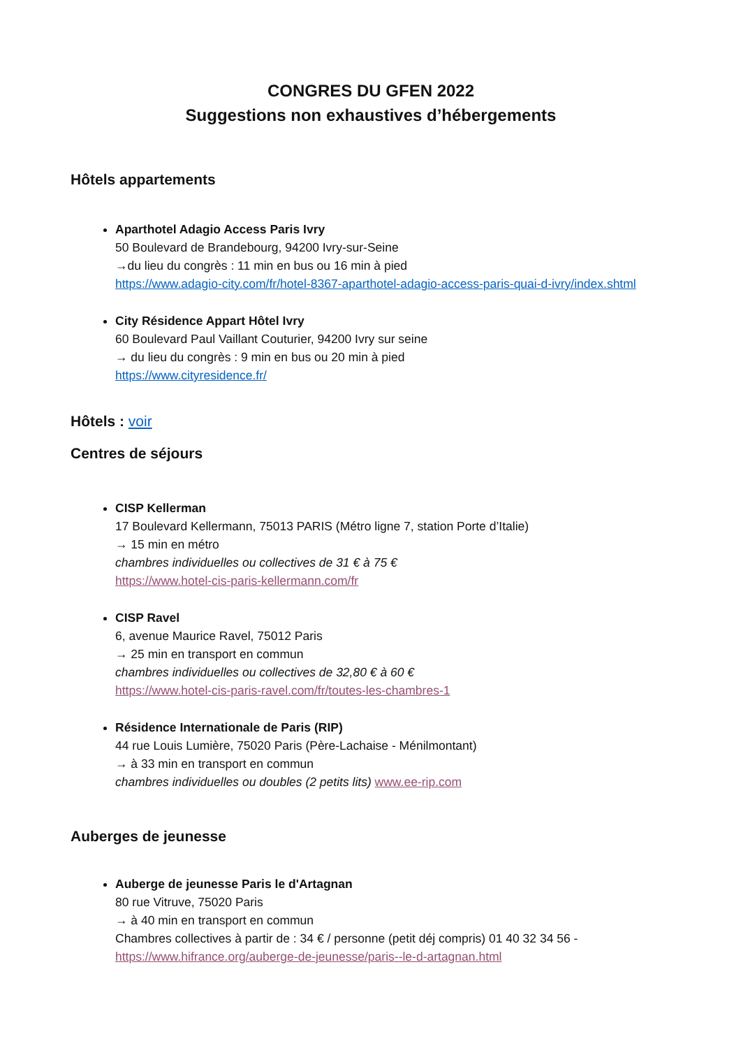CONGRES DU GFEN 2022
Suggestions non exhaustives d’hébergements
Hôtels appartements
Aparthotel Adagio Access Paris Ivry
50 Boulevard de Brandebourg, 94200 Ivry-sur-Seine
→du lieu du congrès : 11 min en bus ou 16 min à pied
https://www.adagio-city.com/fr/hotel-8367-aparthotel-adagio-access-paris-quai-d-ivry/index.shtml
City Résidence Appart Hôtel Ivry
60 Boulevard Paul Vaillant Couturier, 94200 Ivry sur seine
→ du lieu du congrès : 9 min en bus ou 20 min à pied
https://www.cityresidence.fr/
Hôtels : voir
Centres de séjours
CISP Kellerman
17 Boulevard Kellermann, 75013 PARIS (Métro ligne 7, station Porte d’Italie)
→ 15 min en métro
chambres individuelles ou collectives de 31 € à 75 €
https://www.hotel-cis-paris-kellermann.com/fr
CISP Ravel
6, avenue Maurice Ravel, 75012 Paris
→ 25 min en transport en commun
chambres individuelles ou collectives de 32,80 € à 60 €
https://www.hotel-cis-paris-ravel.com/fr/toutes-les-chambres-1
Résidence Internationale de Paris (RIP)
44 rue Louis Lumière, 75020 Paris (Père-Lachaise - Ménilmontant)
→ à 33 min en transport en commun
chambres individuelles ou doubles (2 petits lits) www.ee-rip.com
Auberges de jeunesse
Auberge de jeunesse Paris le d'Artagnan
80 rue Vitruve, 75020 Paris
→ à 40 min en transport en commun
Chambres collectives à partir de : 34 € / personne (petit déj compris) 01 40 32 34 56 -
https://www.hifrance.org/auberge-de-jeunesse/paris--le-d-artagnan.html